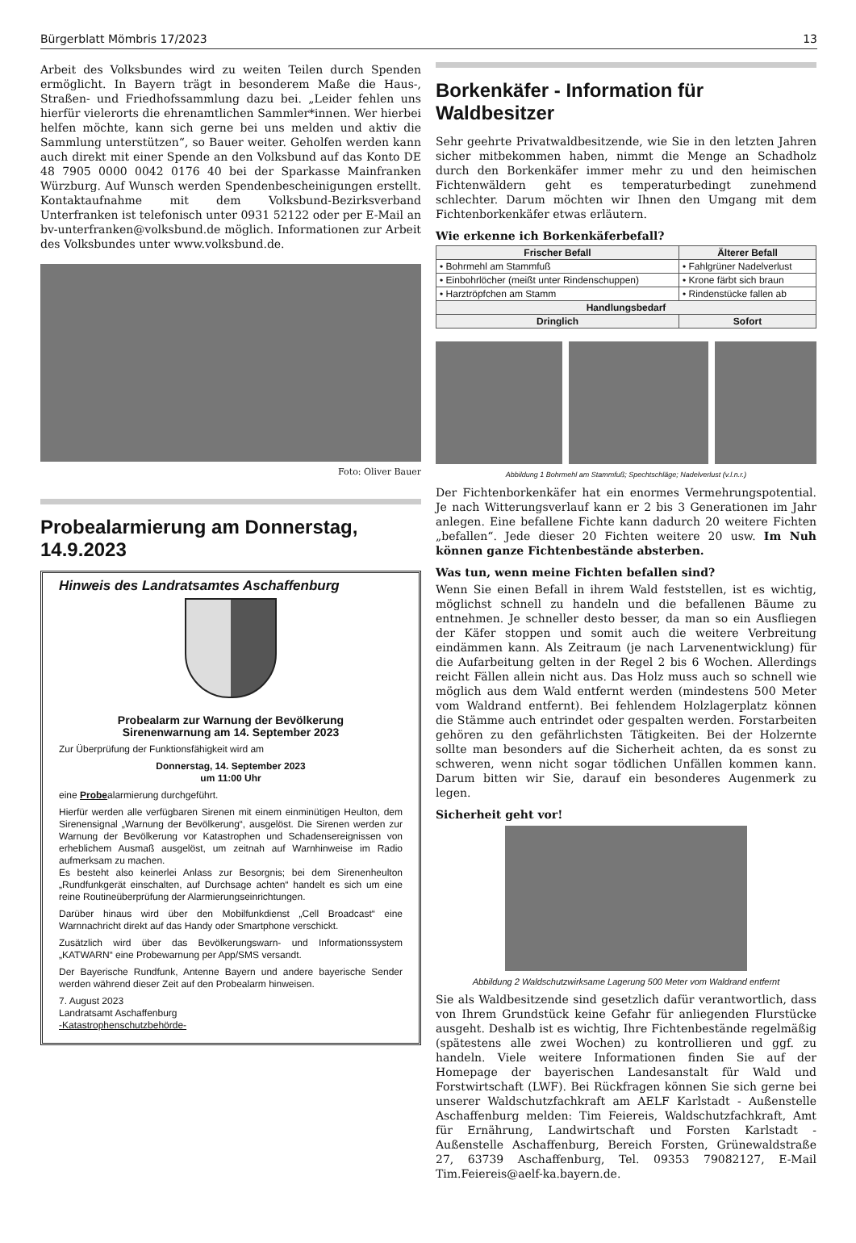Bürgerblatt Mömbris 17/2023 13
Arbeit des Volksbundes wird zu weiten Teilen durch Spenden ermöglicht. In Bayern trägt in besonderem Maße die Haus-, Straßen- und Friedhofssammlung dazu bei. „Leider fehlen uns hierfür vielerorts die ehrenamtlichen Sammler*innen. Wer hierbei helfen möchte, kann sich gerne bei uns melden und aktiv die Sammlung unterstützen“, so Bauer weiter. Geholfen werden kann auch direkt mit einer Spende an den Volksbund auf das Konto DE 48 7905 0000 0042 0176 40 bei der Sparkasse Mainfranken Würzburg. Auf Wunsch werden Spendenbescheinigungen erstellt. Kontaktaufnahme mit dem Volksbund-Bezirksverband Unterfranken ist telefonisch unter 0931 52122 oder per E-Mail an bv-unterfranken@volksbund.de möglich. Informationen zur Arbeit des Volksbundes unter www.volksbund.de.
Foto: Oliver Bauer
Probealarmierung am Donnerstag, 14.9.2023
Hinweis des Landratsamtes Aschaffenburg
Probealarm zur Warnung der Bevölkerung
Sirenenwarnung am 14. September 2023
Zur Überprüfung der Funktionsfähigkeit wird am
Donnerstag, 14. September 2023
um 11:00 Uhr
eine Probealarmierung durchgeführt.
Hierfür werden alle verfügbaren Sirenen mit einem einminütigen Heulton, dem Sirenensignal „Warnung der Bevölkerung“, ausgelöst. Die Sirenen werden zur Warnung der Bevölkerung vor Katastrophen und Schadensereignissen von erheblichem Ausmaß ausgelöst, um zeitnah auf Warnhinweise im Radio aufmerksam zu machen.
Es besteht also keinerlei Anlass zur Besorgnis; bei dem Sirenenheulton „Rundfunkgerät einschalten, auf Durchsage achten“ handelt es sich um eine reine Routineüberprüfung der Alarmierungseinrichtungen.
Darüber hinaus wird über den Mobilfunkdienst „Cell Broadcast“ eine Warnnachricht direkt auf das Handy oder Smartphone verschickt.
Zusätzlich wird über das Bevölkerungswarn- und Informationssystem „KATWARN“ eine Probewarnung per App/SMS versandt.
Der Bayerische Rundfunk, Antenne Bayern und andere bayerische Sender werden während dieser Zeit auf den Probealarm hinweisen.
7. August 2023
Landratsamt Aschaffenburg
-Katastrophenschutzbehörde-
Borkenkäfer - Information für Waldbesitzer
Sehr geehrte Privatwaldbesitzende, wie Sie in den letzten Jahren sicher mitbekommen haben, nimmt die Menge an Schadholz durch den Borkenkäfer immer mehr zu und den heimischen Fichtenwäldern geht es temperaturbedingt zunehmend schlechter. Darum möchten wir Ihnen den Umgang mit dem Fichtenborkenkäfer etwas erläutern.
Wie erkenne ich Borkenkäferbefall?
| Frischer Befall | Älterer Befall |
| --- | --- |
| • Bohrmehl am Stammfuß | • Fahlgrüner Nadelverlust |
| • Einbohrlöcher (meißt unter Rindenschuppen) | • Krone färbt sich braun |
| • Harztröpfchen am Stamm | • Rindenstücke fallen ab |
| Handlungsbedarf | |
| Dringlich | Sofort |
Abbildung 1 Bohrmehl am Stammfuß; Spechtschläge; Nadelverlust (v.l.n.r.)
Der Fichtenborkenkäfer hat ein enormes Vermehrungspotential. Je nach Witterungsverlauf kann er 2 bis 3 Generationen im Jahr anlegen. Eine befallene Fichte kann dadurch 20 weitere Fichten „befallen“. Jede dieser 20 Fichten weitere 20 usw. Im Nuh können ganze Fichtenbestände absterben.
Was tun, wenn meine Fichten befallen sind?
Wenn Sie einen Befall in ihrem Wald feststellen, ist es wichtig, möglichst schnell zu handeln und die befallenen Bäume zu entnehmen. Je schneller desto besser, da man so ein Ausfliegen der Käfer stoppen und somit auch die weitere Verbreitung eindämmen kann. Als Zeitraum (je nach Larvenentwicklung) für die Aufarbeitung gelten in der Regel 2 bis 6 Wochen. Allerdings reicht Fällen allein nicht aus. Das Holz muss auch so schnell wie möglich aus dem Wald entfernt werden (mindestens 500 Meter vom Waldrand entfernt). Bei fehlendem Holzlagerplatz können die Stämme auch entrindet oder gespalten werden. Forstarbeiten gehören zu den gefährlichsten Tätigkeiten. Bei der Holzernte sollte man besonders auf die Sicherheit achten, da es sonst zu schweren, wenn nicht sogar tödlichen Unfällen kommen kann. Darum bitten wir Sie, darauf ein besonderes Augenmerk zu legen.
Sicherheit geht vor!
Abbildung 2 Waldschutzwirksame Lagerung 500 Meter vom Waldrand entfernt
Sie als Waldbesitzende sind gesetzlich dafür verantwortlich, dass von Ihrem Grundstück keine Gefahr für anliegenden Flurstücke ausgeht. Deshalb ist es wichtig, Ihre Fichtenbestände regelmäßig (spätestens alle zwei Wochen) zu kontrollieren und ggf. zu handeln. Viele weitere Informationen finden Sie auf der Homepage der bayerischen Landesanstalt für Wald und Forstwirtschaft (LWF). Bei Rückfragen können Sie sich gerne bei unserer Waldschutzfachkraft am AELF Karlstadt - Außenstelle Aschaffenburg melden: Tim Feiereis, Waldschutzfachkraft, Amt für Ernährung, Landwirtschaft und Forsten Karlstadt - Außenstelle Aschaffenburg, Bereich Forsten, Grünewaldstraße 27, 63739 Aschaffenburg, Tel. 09353 79082127, E-Mail Tim.Feiereis@aelf-ka.bayern.de.